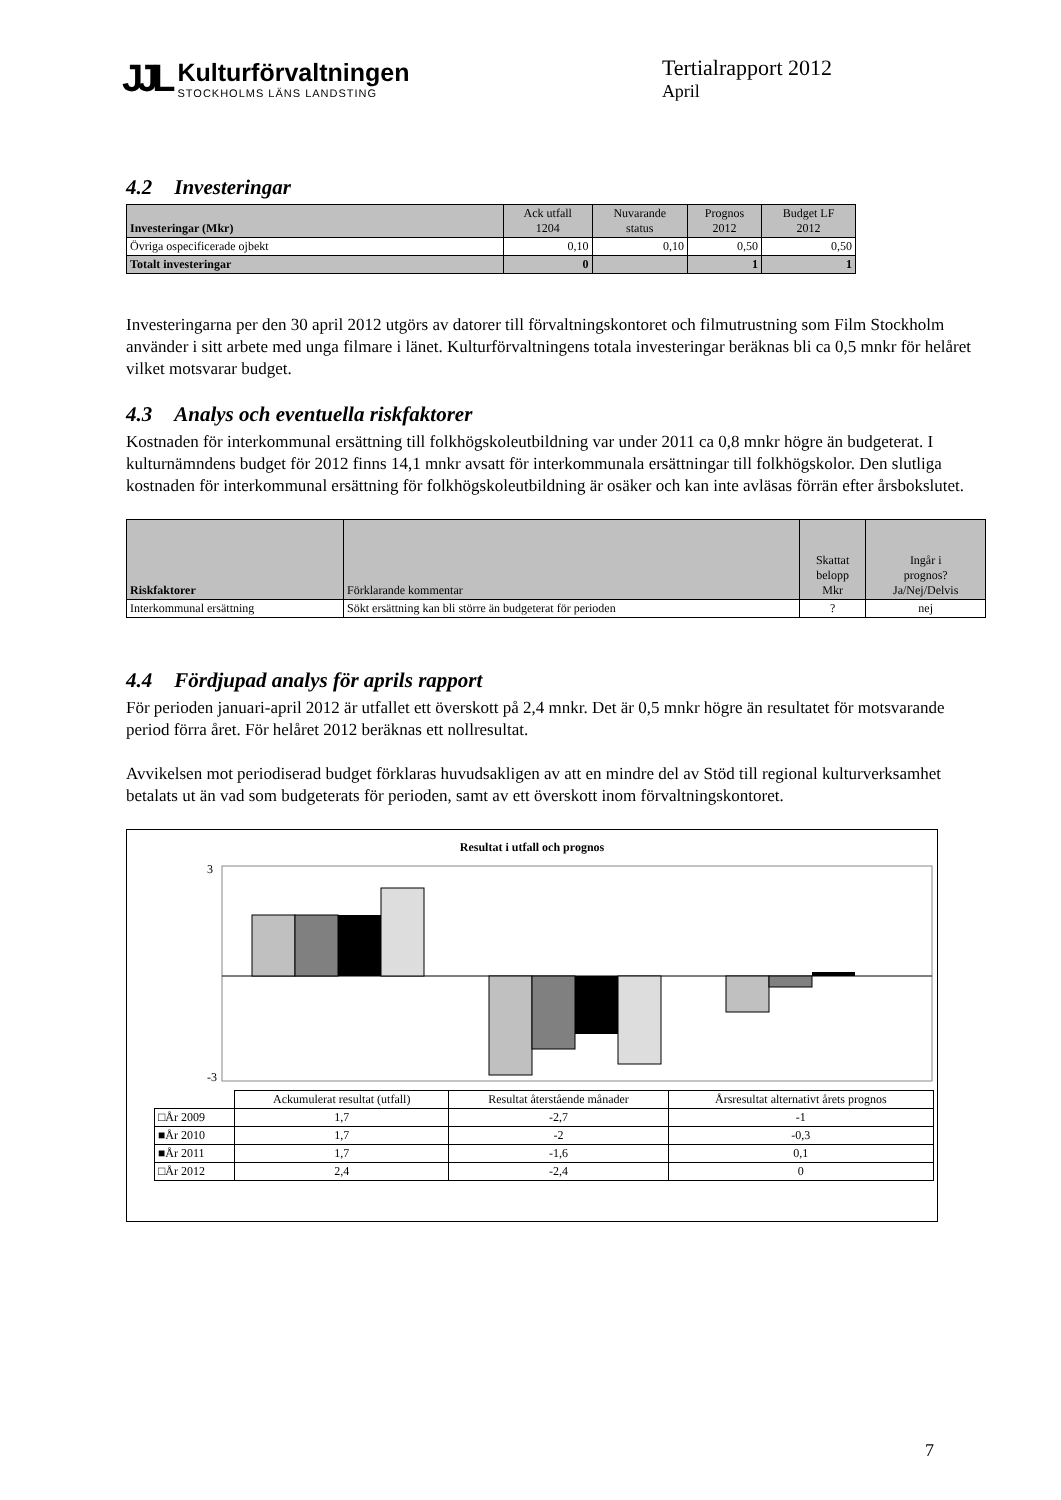JJL
Kulturförvaltningen
STOCKHOLMS LÄNS LANDSTING
Tertialrapport 2012
April
4.2 Investeringar
| Investeringar (Mkr) | Ack utfall 1204 | Nuvarande status | Prognos 2012 | Budget LF 2012 |
| Övriga ospecificerade ojbekt | 0,10 | 0,10 | 0,50 | 0,50 |
| Totalt investeringar | 0 | | 1 | 1 |
Investeringarna per den 30 april 2012 utgörs av datorer till förvaltningskontoret och filmutrustning som Film Stockholm använder i sitt arbete med unga filmare i länet. Kulturförvaltningens totala investeringar beräknas bli ca 0,5 mnkr för helåret vilket motsvarar budget.
4.3 Analys och eventuella riskfaktorer
Kostnaden för interkommunal ersättning till folkhögskoleutbildning var under 2011 ca 0,8 mnkr högre än budgeterat. I kulturnämndens budget för 2012 finns 14,1 mnkr avsatt för interkommunala ersättningar till folkhögskolor. Den slutliga kostnaden för interkommunal ersättning för folkhögskoleutbildning är osäker och kan inte avläsas förrän efter årsbokslutet.
| Riskfaktorer | Förklarande kommentar | Skattat belopp Mkr | Ingår i prognos? Ja/Nej/Delvis |
| Interkommunal ersättning | Sökt ersättning kan bli större än budgeterat för perioden | ? | nej |
4.4 Fördjupad analys för aprils rapport
För perioden januari-april 2012 är utfallet ett överskott på 2,4 mnkr. Det är 0,5 mnkr högre än resultatet för motsvarande period förra året. För helåret 2012 beräknas ett nollresultat.
Avvikelsen mot periodiserad budget förklaras huvudsakligen av att en mindre del av Stöd till regional kulturverksamhet betalats ut än vad som budgeterats för perioden, samt av ett överskott inom förvaltningskontoret.
Resultat i utfall och prognos
3
-3
| | Ackumulerat resultat (utfall) | Resultat återstående månader | Årsresultat alternativt årets prognos |
| □År 2009 | 1,7 | -2,7 | -1 |
| ■År 2010 | 1,7 | -2 | -0,3 |
| ■År 2011 | 1,7 | -1,6 | 0,1 |
| □År 2012 | 2,4 | -2,4 | 0 |
7